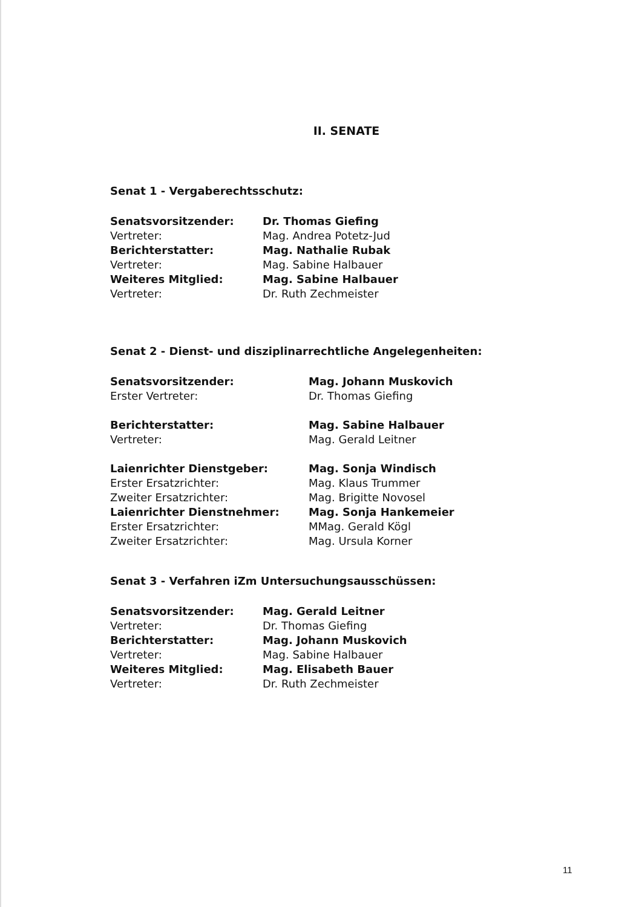II. SENATE
Senat 1 - Vergaberechtsschutz:
| Senatsvorsitzender: | Dr. Thomas Giefing |
| Vertreter: | Mag. Andrea Potetz-Jud |
| Berichterstatter: | Mag. Nathalie Rubak |
| Vertreter: | Mag. Sabine Halbauer |
| Weiteres Mitglied: | Mag. Sabine Halbauer |
| Vertreter: | Dr. Ruth Zechmeister |
Senat 2 - Dienst- und disziplinarrechtliche Angelegenheiten:
| Senatsvorsitzender: | Mag. Johann Muskovich |
| Erster Vertreter: | Dr. Thomas Giefing |
| Berichterstatter: | Mag. Sabine Halbauer |
| Vertreter: | Mag. Gerald Leitner |
| Laienrichter Dienstgeber: | Mag. Sonja Windisch |
| Erster Ersatzrichter: | Mag. Klaus Trummer |
| Zweiter Ersatzrichter: | Mag. Brigitte Novosel |
| Laienrichter Dienstnehmer: | Mag. Sonja Hankemeier |
| Erster Ersatzrichter: | MMag. Gerald Kögl |
| Zweiter Ersatzrichter: | Mag. Ursula Korner |
Senat 3 - Verfahren iZm Untersuchungsausschüssen:
| Senatsvorsitzender: | Mag. Gerald Leitner |
| Vertreter: | Dr. Thomas Giefing |
| Berichterstatter: | Mag. Johann Muskovich |
| Vertreter: | Mag. Sabine Halbauer |
| Weiteres Mitglied: | Mag. Elisabeth Bauer |
| Vertreter: | Dr. Ruth Zechmeister |
11